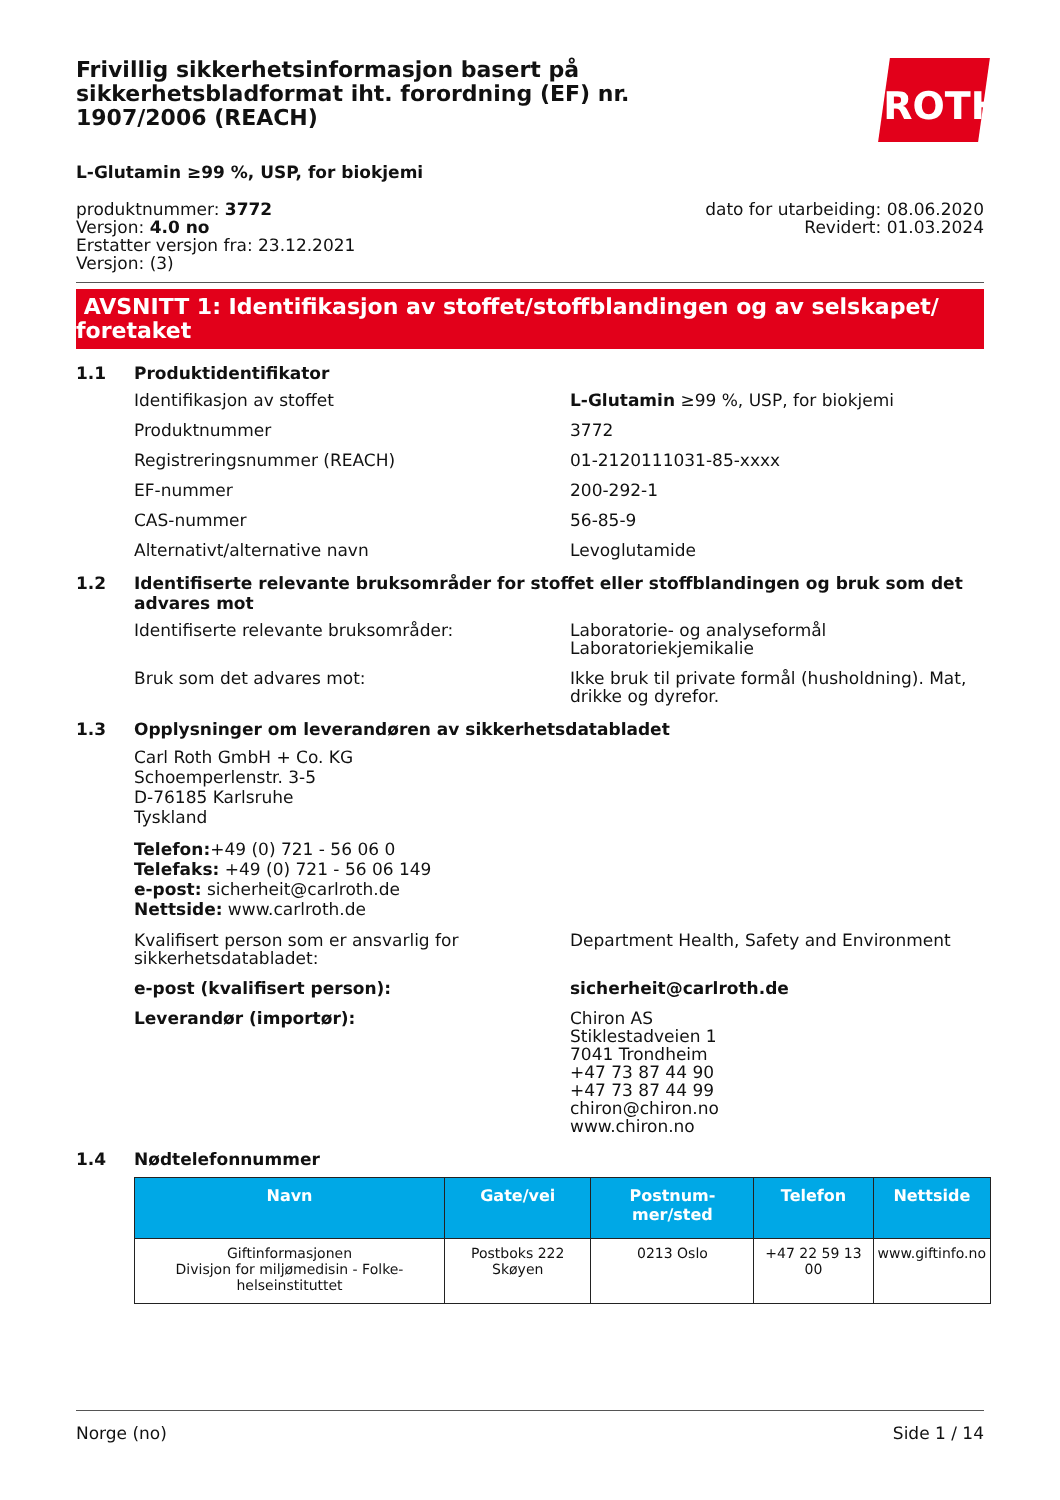Frivillig sikkerhetsinformasjon basert på sikkerhetsbladformat iht. forordning (EF) nr. 1907/2006 (REACH)
ROTH
L-Glutamin ≥99 %, USP, for biokjemi
produktnummer: 3772
Versjon: 4.0 no
Erstatter versjon fra: 23.12.2021
Versjon: (3)
dato for utarbeiding: 08.06.2020
Revidert: 01.03.2024
AVSNITT 1: Identifikasjon av stoffet/stoffblandingen og av selskapet/ foretaket
1.1 Produktidentifikator
Identifikasjon av stoffet L-Glutamin ≥99 %, USP, for biokjemi
Produktnummer 3772
Registreringsnummer (REACH) 01-2120111031-85-xxxx
EF-nummer 200-292-1
CAS-nummer 56-85-9
Alternativt/alternative navn Levoglutamide
1.2 Identifiserte relevante bruksområder for stoffet eller stoffblandingen og bruk som det advares mot
Identifiserte relevante bruksområder: Laboratorie- og analyseformål
Laboratoriekjemikalie
Bruk som det advares mot: Ikke bruk til private formål (husholdning). Mat, drikke og dyrefor.
1.3 Opplysninger om leverandøren av sikkerhetsdatabladet
Carl Roth GmbH + Co. KG
Schoemperlenstr. 3-5
D-76185 Karlsruhe
Tyskland
Telefon:+49 (0) 721 - 56 06 0
Telefaks: +49 (0) 721 - 56 06 149
e-post: sicherheit@carlroth.de
Nettside: www.carlroth.de
Kvalifisert person som er ansvarlig for sikkerhetsdatabladet:
Department Health, Safety and Environment
e-post (kvalifisert person): sicherheit@carlroth.de
Leverandør (importør): Chiron AS
Stiklestadveien 1
7041 Trondheim
+47 73 87 44 90
+47 73 87 44 99
chiron@chiron.no
www.chiron.no
1.4 Nødtelefonnummer
| Navn | Gate/vei | Postnum-mer/sted | Telefon | Nettside |
| --- | --- | --- | --- | --- |
| Giftinformasjonen Divisjon for miljømedisin - Folke-helseinstituttet | Postboks 222 Skøyen | 0213 Oslo | +47 22 59 13 00 | www.giftinfo.no |
Norge (no) Side 1 / 14